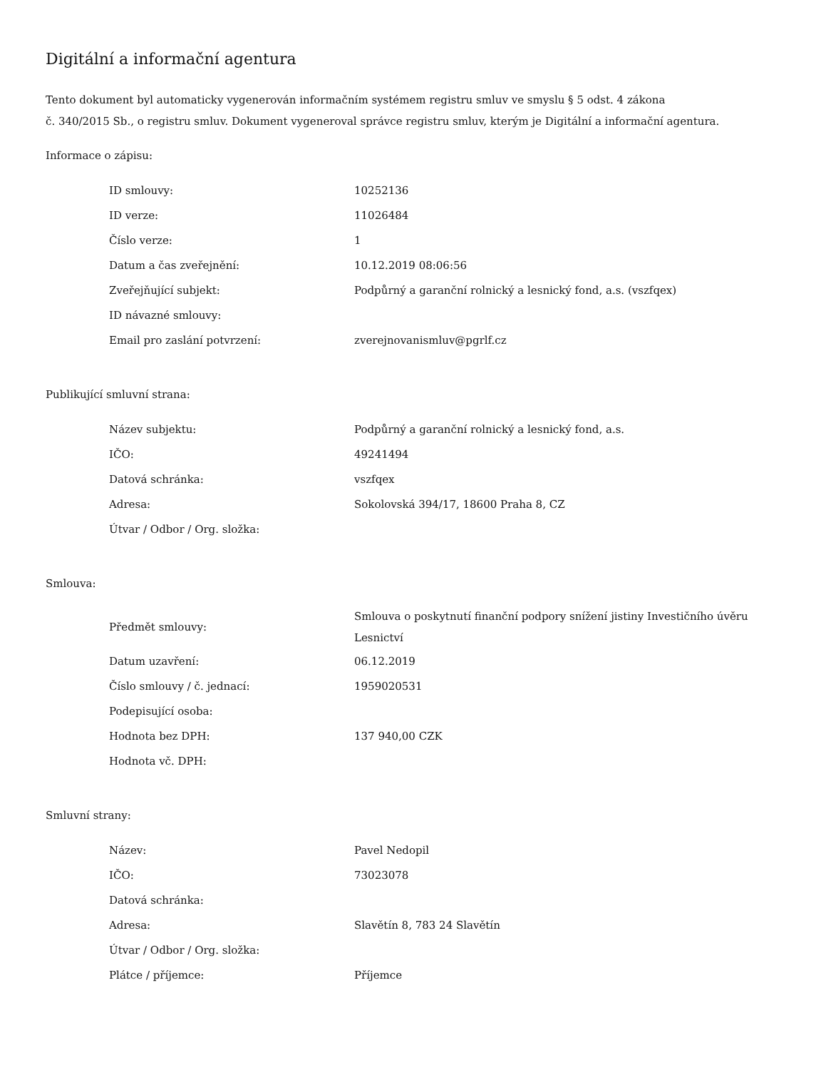Digitální a informační agentura
Tento dokument byl automaticky vygenerován informačním systémem registru smluv ve smyslu § 5 odst. 4 zákona
č. 340/2015 Sb., o registru smluv. Dokument vygeneroval správce registru smluv, kterým je Digitální a informační agentura.
Informace o zápisu:
| ID smlouvy: | 10252136 |
| ID verze: | 11026484 |
| Číslo verze: | 1 |
| Datum a čas zveřejnění: | 10.12.2019 08:06:56 |
| Zveřejňující subjekt: | Podpůrný a garanční rolnický a lesnický fond, a.s. (vszfqex) |
| ID návazné smlouvy: | |
| Email pro zaslání potvrzení: | zverejnovanismluv@pgrlf.cz |
Publikující smluvní strana:
| Název subjektu: | Podpůrný a garanční rolnický a lesnický fond, a.s. |
| IČO: | 49241494 |
| Datová schránka: | vszfqex |
| Adresa: | Sokolovská 394/17, 18600 Praha 8, CZ |
| Útvar / Odbor / Org. složka: | |
Smlouva:
| Předmět smlouvy: | Smlouva o poskytnutí finanční podpory snížení jistiny Investičního úvěru Lesnictví |
| Datum uzavření: | 06.12.2019 |
| Číslo smlouvy / č. jednací: | 1959020531 |
| Podepisující osoba: | |
| Hodnota bez DPH: | 137 940,00 CZK |
| Hodnota vč. DPH: | |
Smluvní strany:
| Název: | Pavel Nedopil |
| IČO: | 73023078 |
| Datová schránka: | |
| Adresa: | Slavětín 8, 783 24 Slavětín |
| Útvar / Odbor / Org. složka: | |
| Plátce / příjemce: | Příjemce |